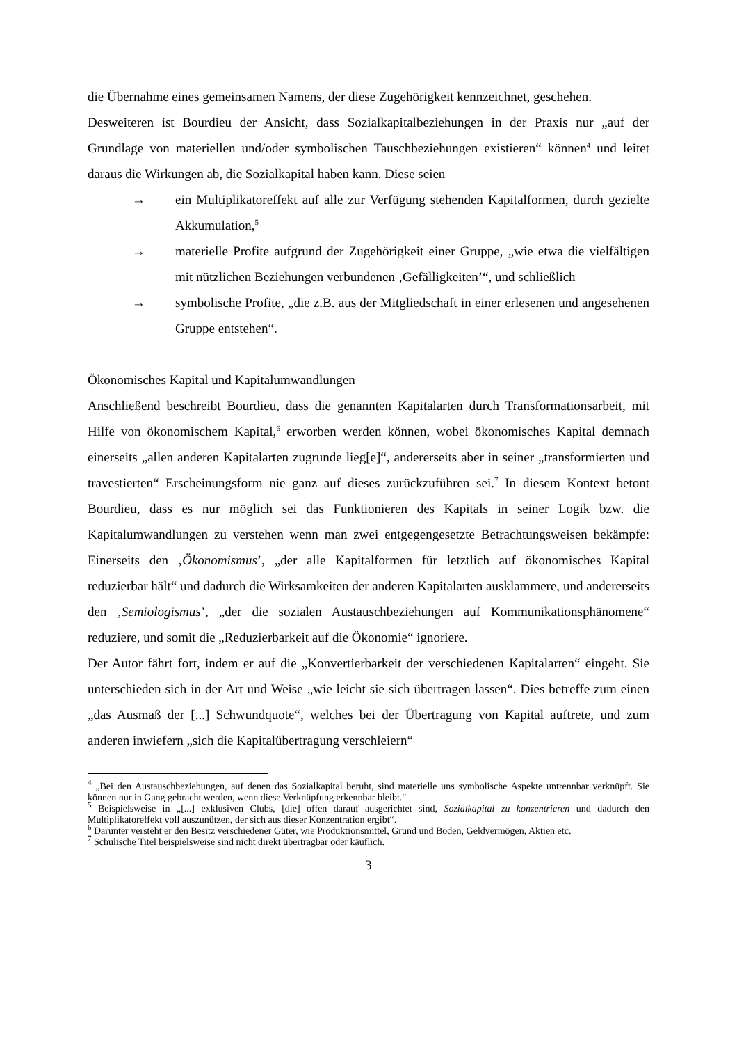die Übernahme eines gemeinsamen Namens, der diese Zugehörigkeit kennzeichnet, geschehen.
Desweiteren ist Bourdieu der Ansicht, dass Sozialkapitalbeziehungen in der Praxis nur „auf der Grundlage von materiellen und/oder symbolischen Tauschbeziehungen existieren“ können<sup>4</sup> und leitet daraus die Wirkungen ab, die Sozialkapital haben kann. Diese seien
→ ein Multiplikatoreffekt auf alle zur Verfügung stehenden Kapitalformen, durch gezielte Akkumulation,<sup>5</sup>
→ materielle Profite aufgrund der Zugehörigkeit einer Gruppe, „wie etwa die vielfältigen mit nützlichen Beziehungen verbundenen ‚Gefälligkeiten’“, und schließlich
→ symbolische Profite, „die z.B. aus der Mitgliedschaft in einer erlesenen und angesehenen Gruppe entstehen“.
Ökonomisches Kapital und Kapitalumwandlungen
Anschließend beschreibt Bourdieu, dass die genannten Kapitalarten durch Transformationsarbeit, mit Hilfe von ökonomischem Kapital,<sup>6</sup> erworben werden können, wobei ökonomisches Kapital demnach einerseits „allen anderen Kapitalarten zugrunde lieg[e]“, andererseits aber in seiner „transformierten und travestierten“ Erscheinungsform nie ganz auf dieses zurückzuführen sei.<sup>7</sup> In diesem Kontext betont Bourdieu, dass es nur möglich sei das Funktionieren des Kapitals in seiner Logik bzw. die Kapitalumwandlungen zu verstehen wenn man zwei entgegengesetzte Betrachtungsweisen bekämpfe: Einerseits den ‚Ökonomismus’, „der alle Kapitalformen für letztlich auf ökonomisches Kapital reduzierbar hält“ und dadurch die Wirksamkeiten der anderen Kapitalarten ausklammere, und andererseits den ‚Semiologismus’, „der die sozialen Austauschbeziehungen auf Kommunikationsphänomene“ reduziere, und somit die „Reduzierbarkeit auf die Ökonomie“ ignoriere.
Der Autor fährt fort, indem er auf die „Konvertierbarkeit der verschiedenen Kapitalarten“ eingeht. Sie unterschieden sich in der Art und Weise „wie leicht sie sich übertragen lassen“. Dies betreffe zum einen „das Ausmaß der [...] Schwundquote“, welches bei der Übertragung von Kapital auftrete, und zum anderen inwiefern „sich die Kapitalübertragung verschleiern“
<sup>4</sup> „Bei den Austauschbeziehungen, auf denen das Sozialkapital beruht, sind materielle uns symbolische Aspekte untrennbar verknüpft. Sie können nur in Gang gebracht werden, wenn diese Verknüpfung erkennbar bleibt.“
<sup>5</sup> Beispielsweise in „[...] exklusiven Clubs, [die] offen darauf ausgerichtet sind, Sozialkapital zu konzentrieren und dadurch den Multiplikatoreffekt voll auszunützen, der sich aus dieser Konzentration ergibt“.
<sup>6</sup> Darunter versteht er den Besitz verschiedener Güter, wie Produktionsmittel, Grund und Boden, Geldvermögen, Aktien etc.
<sup>7</sup> Schulische Titel beispielsweise sind nicht direkt übertragbar oder käuflich.
3